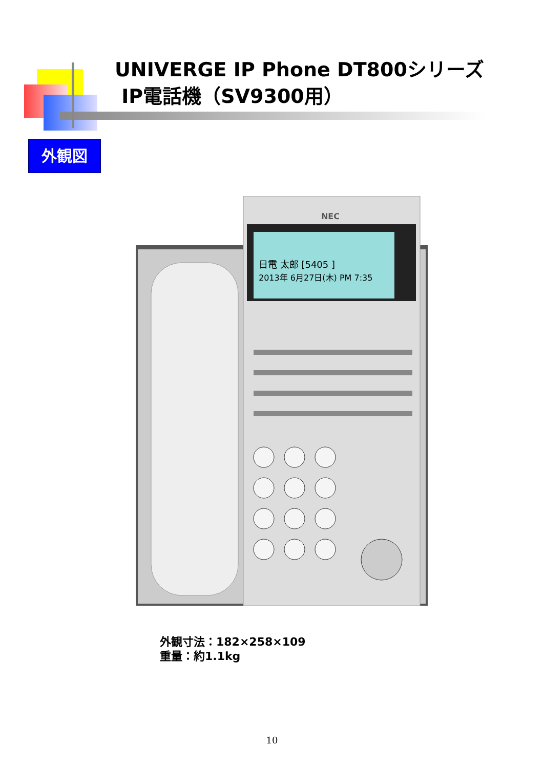UNIVERGE IP Phone DT800シリーズ
IP電話機（SV9300用）
外観図
NEC
日電 太郎 [5405 ]
2013年 6月27日(木) PM 7:35
外観寸法：182×258×109
重量：約1.1kg
10